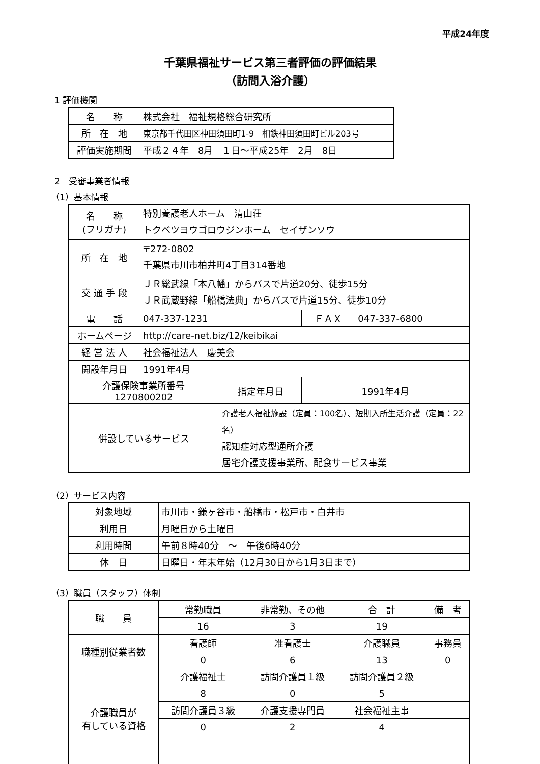平成24年度
千葉県福祉サービス第三者評価の評価結果
（訪問入浴介護）
1 評価機関
| 名 称 | 株式会社 福祉規格総合研究所 |
| 所 在 地 | 東京都千代田区神田須田町1-9 相鉄神田須田町ビル203号 |
| 評価実施期間 | 平成２４年 8月 １日～平成25年 2月 8日 |
2　受審事業者情報
（1）基本情報
| 名 称 (フリガナ) | 特別養護老人ホーム 清山荘 トクベツヨウゴロウジンホーム セイザンソウ | | | |
| 所 在 地 | 〒272-0802 千葉県市川市柏井町4丁目314番地 | | | |
| 交 通 手 段 | ＪＲ総武線「本八幡」からバスで片道20分、徒歩15分 ＪＲ武蔵野線「船橋法典」からバスで片道15分、徒歩10分 | | | |
| 電 話 | 047-337-1231 | | ＦＡＸ | 047-337-6800 |
| ホームページ | http://care-net.biz/12/keibikai | | | |
| 経 営 法 人 | 社会福祉法人 慶美会 | | | |
| 開設年月日 | 1991年4月 | | | |
| 介護保険事業所番号 1270800202 | | 指定年月日 | 1991年4月 | |
| 併設しているサービス | | 介護老人福祉施設（定員：100名）、短期入所生活介護（定員：22名） 認知症対応型通所介護 居宅介護支援事業所、配食サービス事業 | | |
（2）サービス内容
| 対象地域 | 市川市・鎌ヶ谷市・船橋市・松戸市・白井市 |
| 利用日 | 月曜日から土曜日 |
| 利用時間 | 午前８時40分 ～ 午後6時40分 |
| 休 日 | 日曜日・年末年始（12月30日から1月3日まで） |
（3）職員（スタッフ）体制
| 職 員 | 常勤職員 | 非常勤、その他 | 合 計 | 備 考 |
| | 16 | 3 | 19 | |
| 職種別従業者数 | 看護師 | 准看護士 | 介護職員 | 事務員 |
| | 0 | 6 | 13 | 0 |
| 介護職員が 有している資格 | 介護福祉士 | 訪問介護員１級 | 訪問介護員２級 | |
| | 8 | 0 | 5 | |
| | 訪問介護員３級 | 介護支援専門員 | 社会福祉主事 | |
| | 0 | 2 | 4 | |